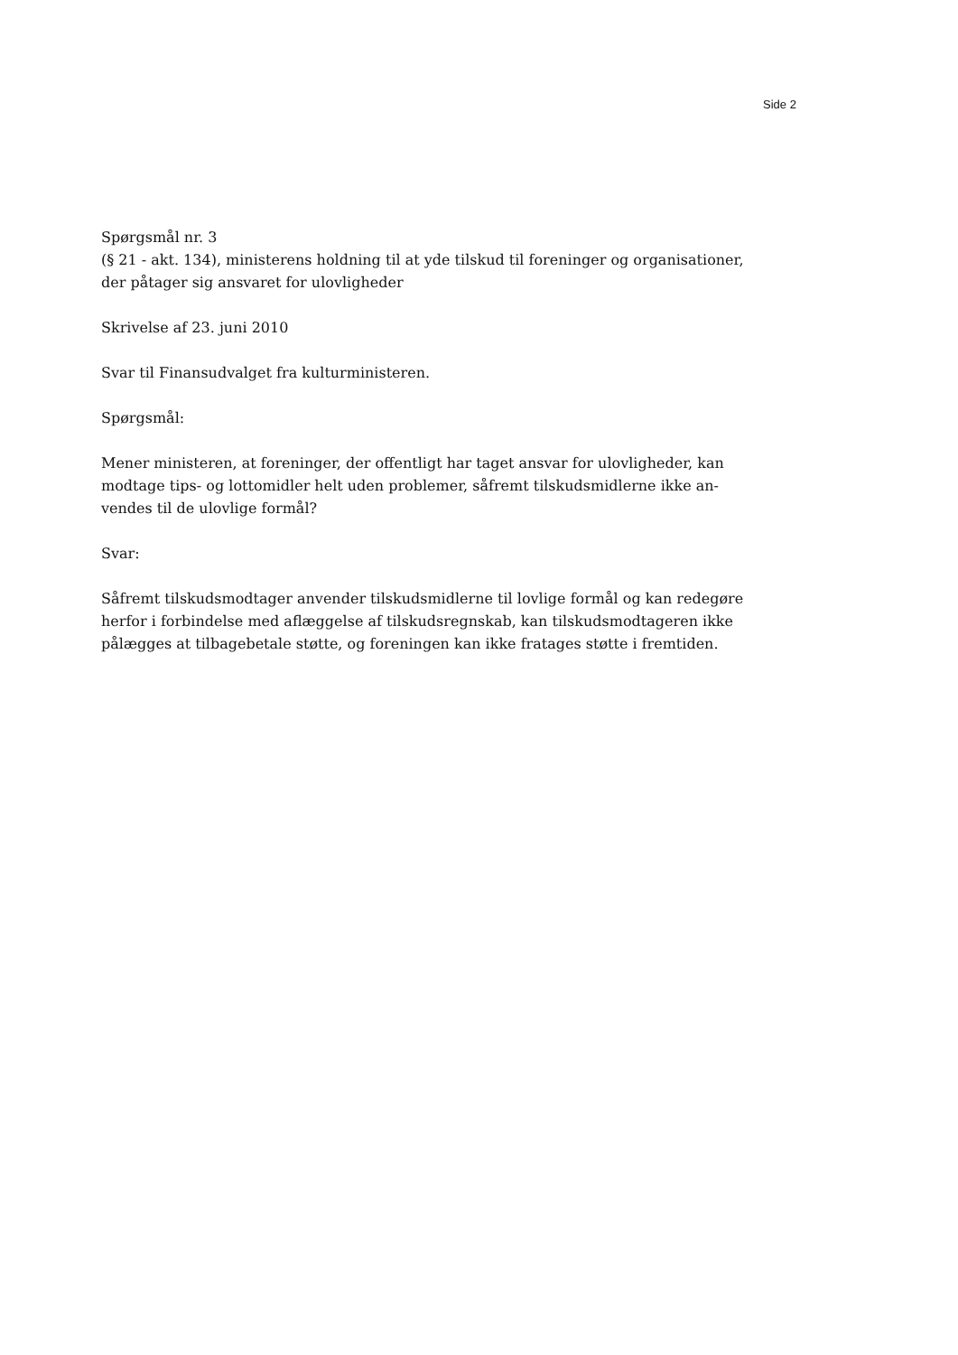Side 2
Spørgsmål nr. 3
(§ 21 - akt. 134), ministerens holdning til at yde tilskud til foreninger og organisationer, der påtager sig ansvaret for ulovligheder
Skrivelse af 23. juni 2010
Svar til Finansudvalget fra kulturministeren.
Spørgsmål:
Mener ministeren, at foreninger, der offentligt har taget ansvar for ulovligheder, kan modtage tips- og lottomidler helt uden problemer, såfremt tilskudsmidlerne ikke an-vendes til de ulovlige formål?
Svar:
Såfremt tilskudsmodtager anvender tilskudsmidlerne til lovlige formål og kan redegøre herfor i forbindelse med aflæggelse af tilskudsregnskab, kan tilskudsmodtageren ikke pålægges at tilbagebetale støtte, og foreningen kan ikke fratages støtte i fremtiden.